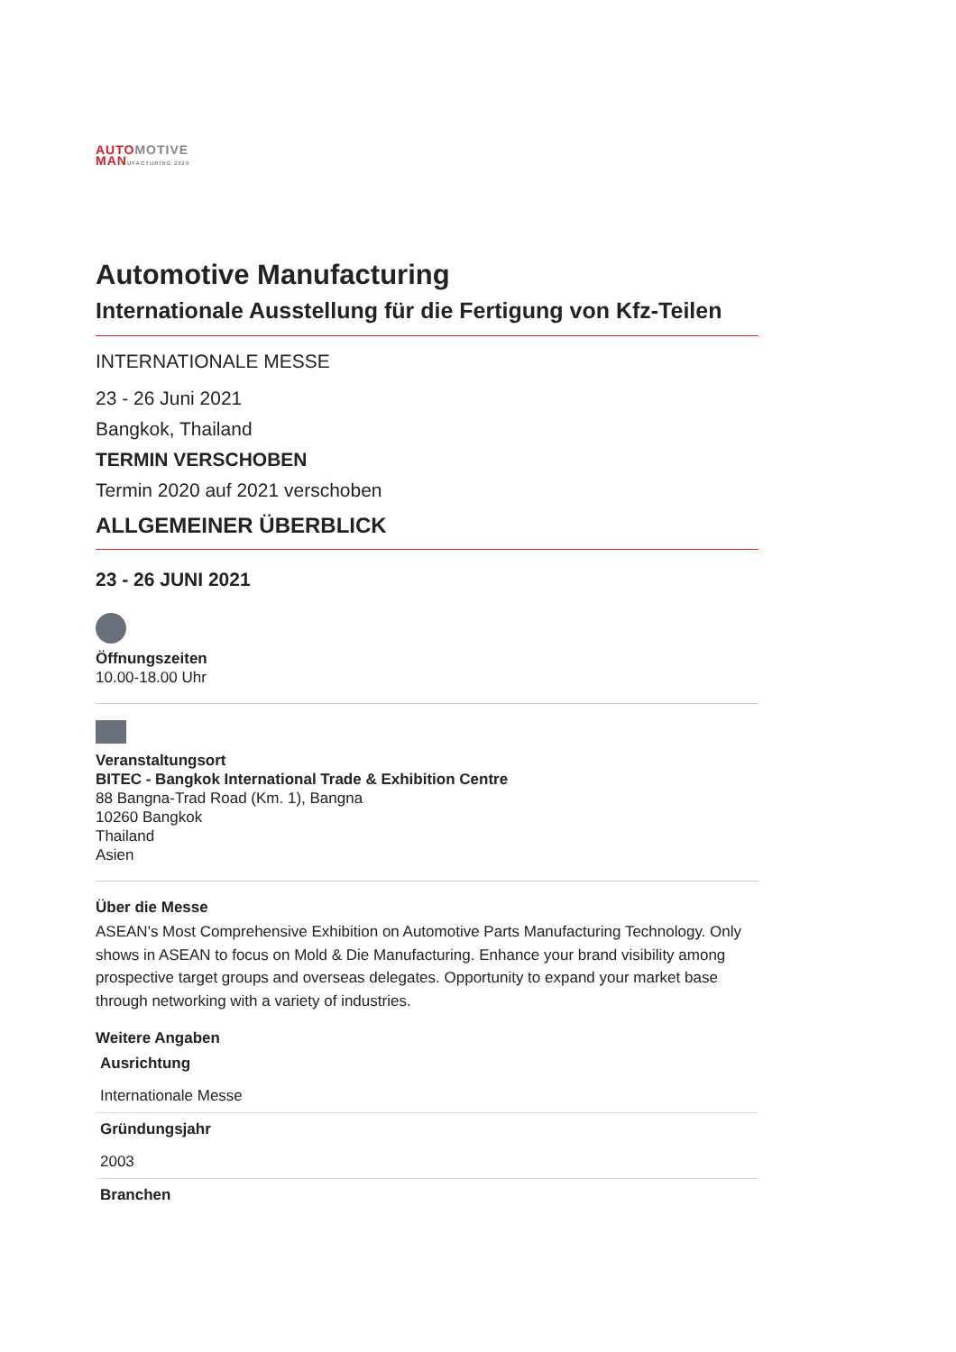AUTO MOTIVE
MAN UFACTURING 2020
Automotive Manufacturing
Internationale Ausstellung für die Fertigung von Kfz-Teilen
INTERNATIONALE MESSE
23 - 26 Juni 2021
Bangkok, Thailand
TERMIN VERSCHOBEN
Termin 2020 auf 2021 verschoben
ALLGEMEINER ÜBERBLICK
23 - 26 JUNI 2021
Öffnungszeiten
10.00-18.00 Uhr
Veranstaltungsort
BITEC - Bangkok International Trade & Exhibition Centre
88 Bangna-Trad Road (Km. 1), Bangna
10260 Bangkok
Thailand
Asien
Über die Messe
ASEAN's Most Comprehensive Exhibition on Automotive Parts Manufacturing Technology. Only shows in ASEAN to focus on Mold & Die Manufacturing. Enhance your brand visibility among prospective target groups and overseas delegates. Opportunity to expand your market base through networking with a variety of industries.
Weitere Angaben
| Ausrichtung |
| Internationale Messe |
| Gründungsjahr |
| 2003 |
| Branchen |